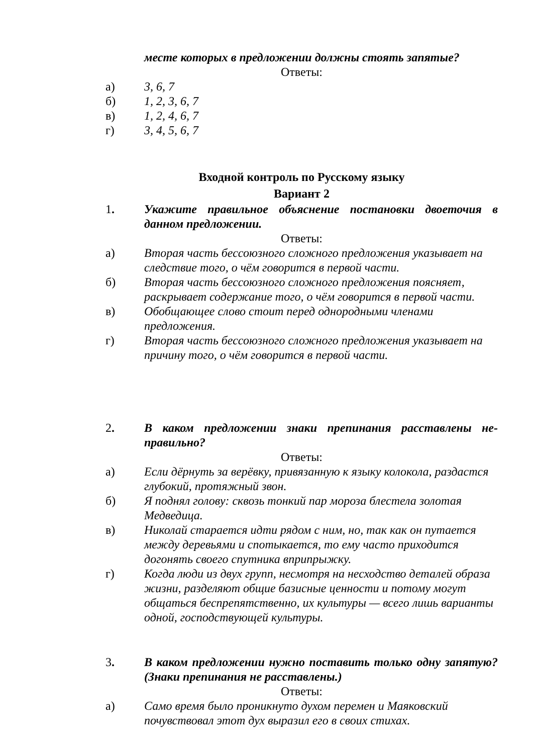месте которых в предложении должны стоять запятые?
Ответы:
а) 3, 6, 7
б) 1, 2, 3, 6, 7
в) 1, 2, 4, 6, 7
г) 3, 4, 5, 6, 7
Входной контроль по Русскому языку
Вариант 2
1. Укажите правильное объяснение постановки двоеточия в данном предложении.
Ответы:
а) Вторая часть бессоюзного сложного предложения указывает на следствие того, о чём говорится в первой части.
б) Вторая часть бессоюзного сложного предложения поясняет, раскрывает содержание того, о чём говорится в первой части.
в) Обобщающее слово стоит перед однородными членами предложения.
г) Вторая часть бессоюзного сложного предложения указывает на причину того, о чём говорится в первой части.
2. В каком предложении знаки препинания расставлены не­правильно?
Ответы:
а) Если дёрнуть за верёвку, привязанную к языку колокола, раздастся глубокий, протяжный звон.
б) Я поднял голову: сквозь тонкий пар мороза блестела золотая Медведица.
в) Николай старается идти рядом с ним, но, так как он путается между деревьями и спотыкается, то ему часто приходится догонять своего спутника вприпрыжку.
г) Когда люди из двух групп, несмотря на несходство деталей образа жизни, разделяют общие базисные ценности и потому могут общаться беспрепятственно, их культуры — всего лишь варианты одной, господствующей культуры.
3. В каком предложении нужно поставить только одну запя­тую? (Знаки препинания не расставлены.)
Ответы:
а) Само время было проникнуто духом перемен и Маяковский почувствовал этот дух выразил его в своих стихах.